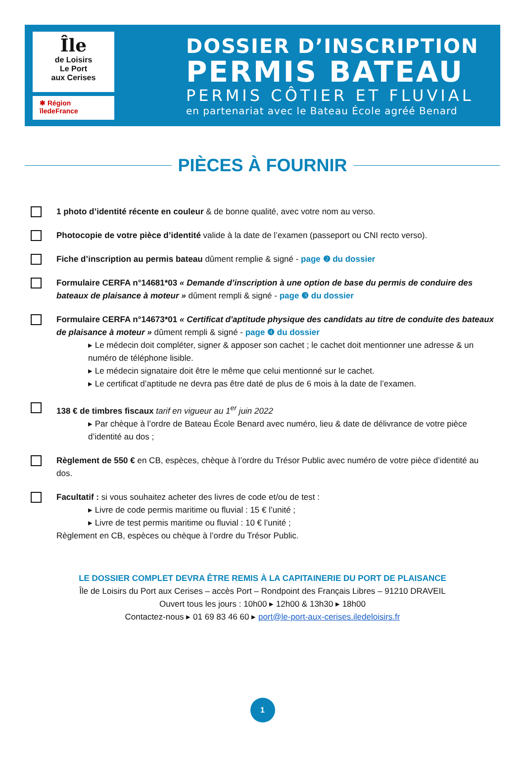Île
de Loisirs
Le Port
aux Cerises
✱ Région
îledeFrance
DOSSIER D’INSCRIPTION
PERMIS BATEAU
PERMIS CÔTIER ET FLUVIAL
en partenariat avec le Bateau École agréé Benard
PIÈCES À FOURNIR
1 photo d’identité récente en couleur & de bonne qualité, avec votre nom au verso.
Photocopie de votre pièce d’identité valide à la date de l’examen (passeport ou CNI recto verso).
Fiche d’inscription au permis bateau dûment remplie & signé - page ❷ du dossier
Formulaire CERFA n°14681*03 « Demande d’inscription à une option de base du permis de conduire des bateaux de plaisance à moteur » dûment rempli & signé - page ❸ du dossier
Formulaire CERFA n°14673*01 « Certificat d'aptitude physique des candidats au titre de conduite des bateaux de plaisance à moteur » dûment rempli & signé - page ❹ du dossier
▸ Le médecin doit compléter, signer & apposer son cachet ; le cachet doit mentionner une adresse & un numéro de téléphone lisible.
▸ Le médecin signataire doit être le même que celui mentionné sur le cachet.
▸ Le certificat d’aptitude ne devra pas être daté de plus de 6 mois à la date de l’examen.
138 € de timbres fiscaux tarif en vigueur au 1<sup>er</sup> juin 2022
▸ Par chèque à l’ordre de Bateau École Benard avec numéro, lieu & date de délivrance de votre pièce d’identité au dos ;
Règlement de 550 € en CB, espèces, chèque à l’ordre du Trésor Public avec numéro de votre pièce d’identité au dos.
Facultatif : si vous souhaitez acheter des livres de code et/ou de test :
▸ Livre de code permis maritime ou fluvial : 15 € l’unité ;
▸ Livre de test permis maritime ou fluvial : 10 € l’unité ;
Règlement en CB, espèces ou chèque à l’ordre du Trésor Public.
LE DOSSIER COMPLET DEVRA ÊTRE REMIS À LA CAPITAINERIE DU PORT DE PLAISANCE
Île de Loisirs du Port aux Cerises – accès Port – Rondpoint des Français Libres – 91210 DRAVEIL
Ouvert tous les jours : 10h00 ▸ 12h00 & 13h30 ▸ 18h00
Contactez-nous ▸ 01 69 83 46 60 ▸ port@le-port-aux-cerises.iledeloisirs.fr
1